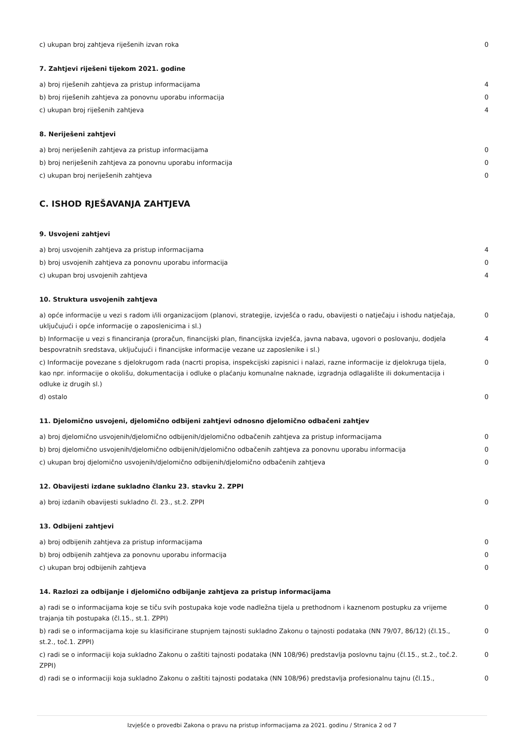| c) ukupan broj zahtjeva riješenih izvan roka | 0 |
7. Zahtjevi riješeni tijekom 2021. godine
| a) broj riješenih zahtjeva za pristup informacijama | 4 |
| b) broj riješenih zahtjeva za ponovnu uporabu informacija | 0 |
| c) ukupan broj riješenih zahtjeva | 4 |
8. Neriješeni zahtjevi
| a) broj neriješenih zahtjeva za pristup informacijama | 0 |
| b) broj neriješenih zahtjeva za ponovnu uporabu informacija | 0 |
| c) ukupan broj neriješenih zahtjeva | 0 |
C. ISHOD RJEŠAVANJA ZAHTJEVA
9. Usvojeni zahtjevi
| a) broj usvojenih zahtjeva za pristup informacijama | 4 |
| b) broj usvojenih zahtjeva za ponovnu uporabu informacija | 0 |
| c) ukupan broj usvojenih zahtjeva | 4 |
10. Struktura usvojenih zahtjeva
| a) opće informacije u vezi s radom i/ili organizacijom (planovi, strategije, izvješća o radu, obavijesti o natječaju i ishodu natječaja, uključujući i opće informacije o zaposlenicima i sl.) | 0 |
| b) Informacije u vezi s financiranja (proračun, financijski plan, financijska izvješća, javna nabava, ugovori o poslovanju, dodjela bespovratnih sredstava, uključujući i financijske informacije vezane uz zaposlenike i sl.) | 4 |
| c) Informacije povezane s djelokrugom rada (nacrti propisa, inspekcijski zapisnici i nalazi, razne informacije iz djelokruga tijela, kao npr. informacije o okolišu, dokumentacija i odluke o plaćanju komunalne naknade, izgradnja odlagalište ili dokumentacija i odluke iz drugih sl.) | 0 |
| d) ostalo | 0 |
11. Djelomično usvojeni, djelomično odbijeni zahtjevi odnosno djelomično odbačeni zahtjev
| a) broj djelomično usvojenih/djelomično odbijenih/djelomično odbačenih zahtjeva za pristup informacijama | 0 |
| b) broj djelomično usvojenih/djelomično odbijenih/djelomično odbačenih zahtjeva za ponovnu uporabu informacija | 0 |
| c) ukupan broj djelomično usvojenih/djelomično odbijenih/djelomično odbačenih zahtjeva | 0 |
12. Obavijesti izdane sukladno članku 23. stavku 2. ZPPI
| a) broj izdanih obavijesti sukladno čl. 23., st.2. ZPPI | 0 |
13. Odbijeni zahtjevi
| a) broj odbijenih zahtjeva za pristup informacijama | 0 |
| b) broj odbijenih zahtjeva za ponovnu uporabu informacija | 0 |
| c) ukupan broj odbijenih zahtjeva | 0 |
14. Razlozi za odbijanje i djelomično odbijanje zahtjeva za pristup informacijama
| a) radi se o informacijama koje se tiču svih postupaka koje vode nadležna tijela u prethodnom i kaznenom postupku za vrijeme trajanja tih postupaka (čl.15., st.1. ZPPI) | 0 |
| b) radi se o informacijama koje su klasificirane stupnjem tajnosti sukladno Zakonu o tajnosti podataka (NN 79/07, 86/12) (čl.15., st.2., toč.1. ZPPI) | 0 |
| c) radi se o informaciji koja sukladno Zakonu o zaštiti tajnosti podataka (NN 108/96) predstavlja poslovnu tajnu (čl.15., st.2., toč.2. ZPPI) | 0 |
| d) radi se o informaciji koja sukladno Zakonu o zaštiti tajnosti podataka (NN 108/96) predstavlja profesionalnu tajnu (čl.15., | 0 |
Izvješće o provedbi Zakona o pravu na pristup informacijama za 2021. godinu / Stranica 2 od 7